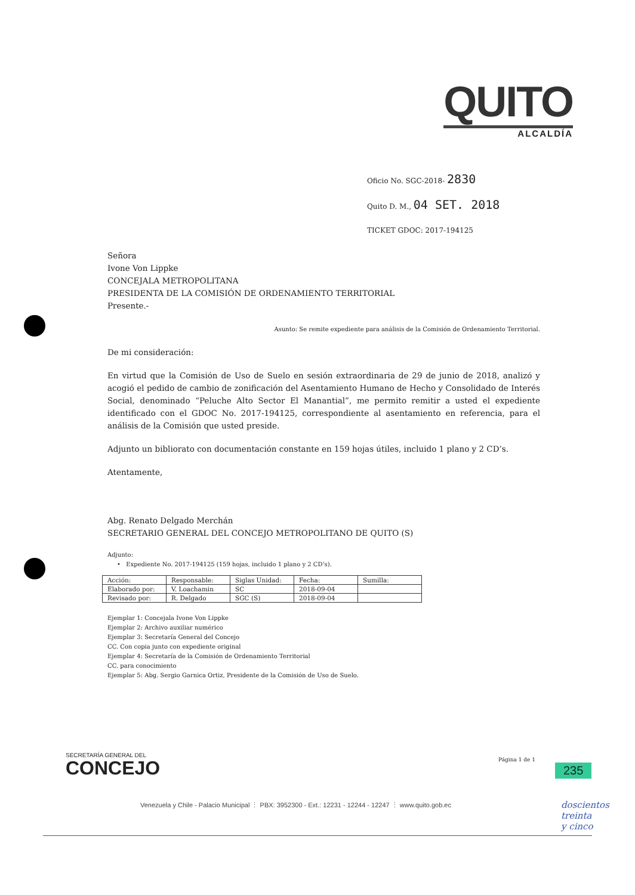QUITO
ALCALDÍA
Oficio No. SGC-2018- 2830
Quito D. M., 04 SET. 2018
TICKET GDOC: 2017-194125
Señora
Ivone Von Lippke
CONCEJALA METROPOLITANA
PRESIDENTA DE LA COMISIÓN DE ORDENAMIENTO TERRITORIAL
Presente.-
Asunto: Se remite expediente para análisis de la Comisión de Ordenamiento Territorial.
De mi consideración:
En virtud que la Comisión de Uso de Suelo en sesión extraordinaria de 29 de junio de 2018, analizó y acogió el pedido de cambio de zonificación del Asentamiento Humano de Hecho y Consolidado de Interés Social, denominado “Peluche Alto Sector El Manantial”, me permito remitir a usted el expediente identificado con el GDOC No. 2017-194125, correspondiente al asentamiento en referencia, para el análisis de la Comisión que usted preside.
Adjunto un bibliorato con documentación constante en 159 hojas útiles, incluido 1 plano y 2 CD’s.
Atentamente,
Abg. Renato Delgado Merchán
SECRETARIO GENERAL DEL CONCEJO METROPOLITANO DE QUITO (S)
Adjunto:
• Expediente No. 2017-194125 (159 hojas, incluido 1 plano y 2 CD’s).
| Acción: | Responsable: | Siglas Unidad: | Fecha: | Sumilla: |
| Elaborado por: | V. Loachamin | SC | 2018-09-04 | |
| Revisado por: | R. Delgado | SGC (S) | 2018-09-04 | |
Ejemplar 1: Concejala Ivone Von Lippke
Ejemplar 2: Archivo auxiliar numérico
Ejemplar 3: Secretaría General del Concejo
CC. Con copia junto con expediente original
Ejemplar 4: Secretaría de la Comisión de Ordenamiento Territorial
CC. para conocimiento
Ejemplar 5: Abg. Sergio Garnica Ortiz, Presidente de la Comisión de Uso de Suelo.
SECRETARÍA GENERAL DEL
CONCEJO
Página 1 de 1
235
Venezuela y Chile - Palacio Municipal ⋮ PBX: 3952300 - Ext.: 12231 - 12244 - 12247 ⋮ www.quito.gob.ec
doscientos
treinta
y cinco